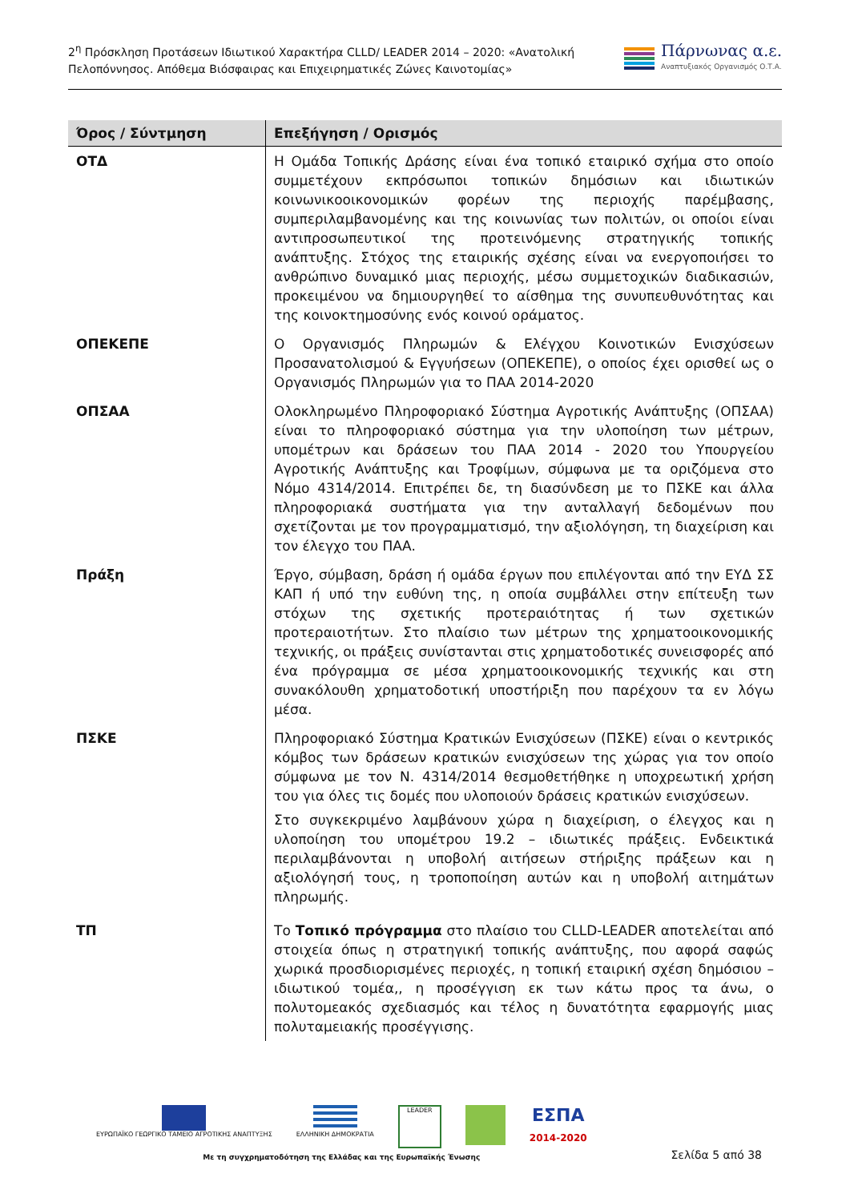2<sup>η</sup> Πρόσκληση Προτάσεων Ιδιωτικού Χαρακτήρα CLLD/ LEADER 2014 – 2020: «Ανατολική
Πελοπόννησος. Απόθεμα Βιόσφαιρας και Επιχειρηματικές Ζώνες Καινοτομίας»
Πάρνωνας α.ε.
Αναπτυξιακός Οργανισμός Ο.Τ.Α.
| Όρος / Σύντμηση | Επεξήγηση / Ορισμός |
| --- | --- |
| ΟΤΔ | Η Ομάδα Τοπικής Δράσης είναι ένα τοπικό εταιρικό σχήμα στο οποίο συμμετέχουν εκπρόσωποι τοπικών δημόσιων και ιδιωτικών κοινωνικοοικονομικών φορέων της περιοχής παρέμβασης, συμπεριλαμβανομένης και της κοινωνίας των πολιτών, οι οποίοι είναι αντιπροσωπευτικοί της προτεινόμενης στρατηγικής τοπικής ανάπτυξης. Στόχος της εταιρικής σχέσης είναι να ενεργοποιήσει το ανθρώπινο δυναμικό μιας περιοχής, μέσω συμμετοχικών διαδικασιών, προκειμένου να δημιουργηθεί το αίσθημα της συνυπευθυνότητας και της κοινοκτημοσύνης ενός κοινού οράματος. |
| ΟΠΕΚΕΠΕ | Ο Οργανισμός Πληρωμών & Ελέγχου Κοινοτικών Ενισχύσεων Προσανατολισμού & Εγγυήσεων (ΟΠΕΚΕΠΕ), ο οποίος έχει ορισθεί ως ο Οργανισμός Πληρωμών για το ΠΑΑ 2014-2020 |
| ΟΠΣΑΑ | Ολοκληρωμένο Πληροφοριακό Σύστημα Αγροτικής Ανάπτυξης (ΟΠΣΑΑ) είναι το πληροφοριακό σύστημα για την υλοποίηση των μέτρων, υπομέτρων και δράσεων του ΠΑΑ 2014 - 2020 του Υπουργείου Αγροτικής Ανάπτυξης και Τροφίμων, σύμφωνα με τα οριζόμενα στο Νόμο 4314/2014. Επιτρέπει δε, τη διασύνδεση με το ΠΣΚΕ και άλλα πληροφοριακά συστήματα για την ανταλλαγή δεδομένων που σχετίζονται με τον προγραμματισμό, την αξιολόγηση, τη διαχείριση και τον έλεγχο του ΠΑΑ. |
| Πράξη | Έργο, σύμβαση, δράση ή ομάδα έργων που επιλέγονται από την ΕΥΔ ΣΣ ΚΑΠ ή υπό την ευθύνη της, η οποία συμβάλλει στην επίτευξη των στόχων της σχετικής προτεραιότητας ή των σχετικών προτεραιοτήτων. Στο πλαίσιο των μέτρων της χρηματοοικονομικής τεχνικής, οι πράξεις συνίστανται στις χρηματοδοτικές συνεισφορές από ένα πρόγραμμα σε μέσα χρηματοοικονομικής τεχνικής και στη συνακόλουθη χρηματοδοτική υποστήριξη που παρέχουν τα εν λόγω μέσα. |
| ΠΣΚΕ | Πληροφοριακό Σύστημα Κρατικών Ενισχύσεων (ΠΣΚΕ) είναι ο κεντρικός κόμβος των δράσεων κρατικών ενισχύσεων της χώρας για τον οποίο σύμφωνα με τον Ν. 4314/2014 θεσμοθετήθηκε η υποχρεωτική χρήση του για όλες τις δομές που υλοποιούν δράσεις κρατικών ενισχύσεων. Στο συγκεκριμένο λαμβάνουν χώρα η διαχείριση, ο έλεγχος και η υλοποίηση του υπομέτρου 19.2 – ιδιωτικές πράξεις. Ενδεικτικά περιλαμβάνονται η υποβολή αιτήσεων στήριξης πράξεων και η αξιολόγησή τους, η τροποποίηση αυτών και η υποβολή αιτημάτων πληρωμής. |
| ΤΠ | Το Τοπικό πρόγραμμα στο πλαίσιο του CLLD-LEADER αποτελείται από στοιχεία όπως η στρατηγική τοπικής ανάπτυξης, που αφορά σαφώς χωρικά προσδιορισμένες περιοχές, η τοπική εταιρική σχέση δημόσιου – ιδιωτικού τομέα,, η προσέγγιση εκ των κάτω προς τα άνω, ο πολυτομεακός σχεδιασμός και τέλος η δυνατότητα εφαρμογής μιας πολυταμειακής προσέγγισης. |
ΕΥΡΩΠΑΪΚΟ ΓΕΩΡΓΙΚΟ ΤΑΜΕΙΟ ΑΓΡΟΤΙΚΗΣ ΑΝΑΠΤΥΞΗΣ
ΕΛΛΗΝΙΚΗ ΔΗΜΟΚΡΑΤΙΑ
LEADER
ΕΣΠΑ
2014-2020
Με τη συγχρηματοδότηση της Ελλάδας και της Ευρωπαϊκής Ένωσης
Σελίδα 5 από 38